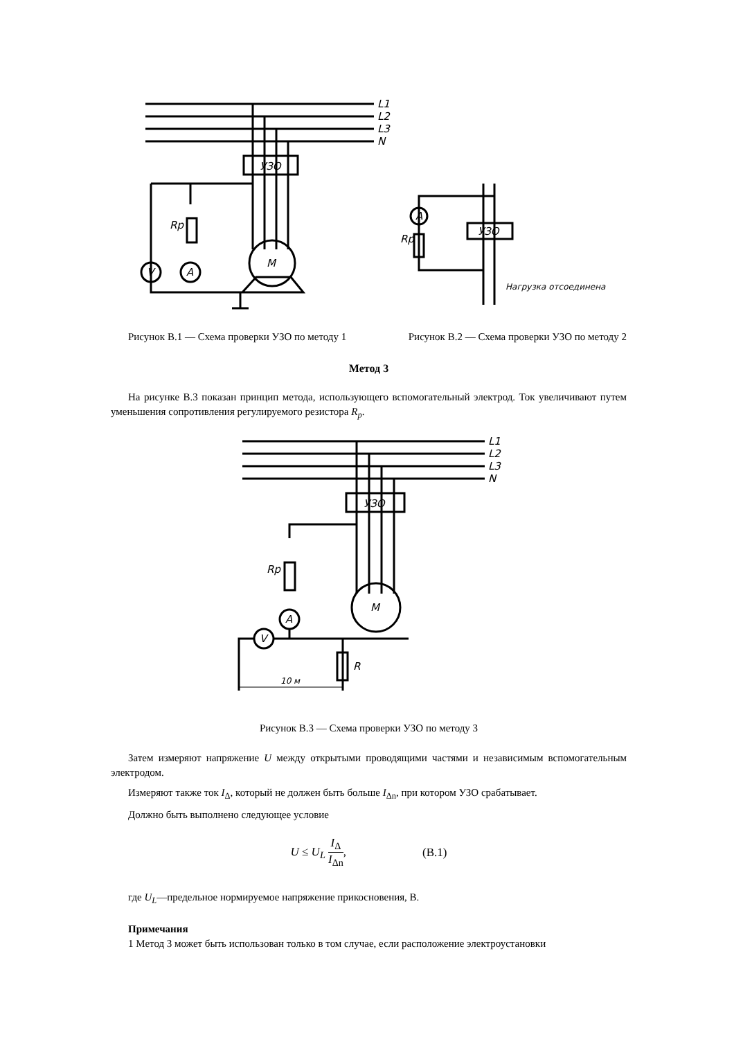L1
L2
L3
N
УЗО
M
V
A
Rp
УЗО
A
Rp
Нагрузка отсоединена
Рисунок В.1 — Схема проверки УЗО по методу 1 Рисунок В.2 — Схема проверки УЗО по методу 2
Метод 3
На рисунке В.3 показан принцип метода, использующего вспомогательный электрод. Ток увеличивают путем уменьшения сопротивления регулируемого резистора R<sub>p</sub>.
L1
L2
L3
N
УЗО
M
Rp
A
V
R
10 м
Рисунок В.3 — Схема проверки УЗО по методу 3
Затем измеряют напряжение U между открытыми проводящими частями и независимым вспомогательным электродом.
Измеряют также ток I<sub>Δ</sub>, который не должен быть больше I<sub>Δn</sub>, при котором УЗО срабатывает.
Должно быть выполнено следующее условие
U ≤ U<sub>L</sub> I<sub>Δ</sub> I<sub>Δn</sub>, (В.1)
где U<sub>L</sub>—предельное нормируемое напряжение прикосновения, В.
Примечания
1 Метод 3 может быть использован только в том случае, если расположение электроустановки